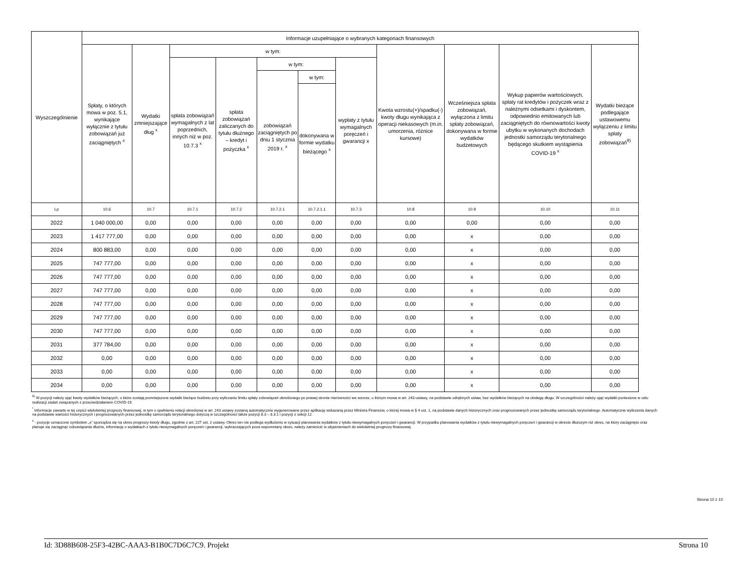| Wyszczególnienie | Informacje uzupełniające o wybranych kategoriach finansowych | | | | | | | | | | |
| --- | --- | --- | --- | --- | --- | --- | --- | --- | --- | --- | --- |
| | Spłaty, o których mowa w poz. 5.1, wynikające wyłącznie z tytułu zobowiązań już zaciągniętych <sup>x</sup> | Wydatki zmniejszające dług <sup>x</sup> | w tym: | | | | | Kwota wzrostu(+)/spadku(-) kwoty długu wynikająca z operacji niekasowych (m.in. umorzenia, różnice kursowe) | Wcześniejsza spłata zobowiązań, wyłączona z limitu spłaty zobowiązań, dokonywana w formie wydatków budżetowych | Wykup papierów wartościowych, spłaty rat kredytów i pożyczek wraz z należnymi odsetkami i dyskontem, odpowiednio emitowanych lub zaciągniętych do równowartości kwoty ubytku w wykonanych dochodach jednostki samorządu terytorialnego będącego skutkiem wystąpienia COVID-19 <sup>x</sup> | Wydatki bieżące podlegające ustawowemu wyłączeniu z limitu spłaty zobowiązań<sup>9)</sup> |
| | | | spłata zobowiązań wymagalnych z lat poprzednich, innych niż w poz. 10.7.3 <sup>x</sup> | spłata zobowiązań zaliczanych do tytułu dłużnego – kredyt i pożyczka <sup>x</sup> | w tym: | | wypłaty z tytułu wymagalnych poręczeń i gwarancji x | | | | |
| | | | | | zobowiązań zaciągniętych po dniu 1 stycznia 2019 r. <sup>x</sup> | w tym: | | | | | |
| | | | | | | dokonywana w formie wydatku bieżącego <sup>x</sup> | | | | | |
| Lp | 10.6 | 10.7 | 10.7.1 | 10.7.2 | 10.7.2.1 | 10.7.2.1.1 | 10.7.3 | 10.8 | 10.9 | 10.10 | 10.11 |
| 2022 | 1 040 000,00 | 0,00 | 0,00 | 0,00 | 0,00 | 0,00 | 0,00 | 0,00 | 0,00 | 0,00 | 0,00 |
| 2023 | 1 417 777,00 | 0,00 | 0,00 | 0,00 | 0,00 | 0,00 | 0,00 | 0,00 | x | 0,00 | 0,00 |
| 2024 | 800 883,00 | 0,00 | 0,00 | 0,00 | 0,00 | 0,00 | 0,00 | 0,00 | x | 0,00 | 0,00 |
| 2025 | 747 777,00 | 0,00 | 0,00 | 0,00 | 0,00 | 0,00 | 0,00 | 0,00 | x | 0,00 | 0,00 |
| 2026 | 747 777,00 | 0,00 | 0,00 | 0,00 | 0,00 | 0,00 | 0,00 | 0,00 | x | 0,00 | 0,00 |
| 2027 | 747 777,00 | 0,00 | 0,00 | 0,00 | 0,00 | 0,00 | 0,00 | 0,00 | x | 0,00 | 0,00 |
| 2028 | 747 777,00 | 0,00 | 0,00 | 0,00 | 0,00 | 0,00 | 0,00 | 0,00 | x | 0,00 | 0,00 |
| 2029 | 747 777,00 | 0,00 | 0,00 | 0,00 | 0,00 | 0,00 | 0,00 | 0,00 | x | 0,00 | 0,00 |
| 2030 | 747 777,00 | 0,00 | 0,00 | 0,00 | 0,00 | 0,00 | 0,00 | 0,00 | x | 0,00 | 0,00 |
| 2031 | 377 784,00 | 0,00 | 0,00 | 0,00 | 0,00 | 0,00 | 0,00 | 0,00 | x | 0,00 | 0,00 |
| 2032 | 0,00 | 0,00 | 0,00 | 0,00 | 0,00 | 0,00 | 0,00 | 0,00 | x | 0,00 | 0,00 |
| 2033 | 0,00 | 0,00 | 0,00 | 0,00 | 0,00 | 0,00 | 0,00 | 0,00 | x | 0,00 | 0,00 |
| 2034 | 0,00 | 0,00 | 0,00 | 0,00 | 0,00 | 0,00 | 0,00 | 0,00 | x | 0,00 | 0,00 |
<sup>9)</sup> W pozycji należy ująć kwoty wydatków bieżących, o które zostają pomniejszone wydatki bieżące budżetu przy wyliczaniu limitu spłaty zobowiązań określonego po prawej stronie nierówności we wzorze, o którym mowa w art. 243 ustawy, na podstawie odrębnych ustaw, bez wydatków bieżących na obsługę długu. W szczególności należy ująć wydatki poniesione w celu realizacji zadań związanych z przeciwdziałaniem COVID-19.
<sup>*</sup> Informacje zawarte w tej części wieloletniej prognozy finansowej, w tym o spełnieniu relacji określonej w art. 243 ustawy zostaną automatycznie wygenerowane przez aplikację wskazaną przez Ministra Finansów, o której mowa w § 4 ust. 1, na podstawie danych historycznych oraz prognozowanych przez jednostkę samorządu terytorialnego. Automatyczne wyliczenia danych na podstawie wartości historycznych i prognozowanych przez jednostkę samorządu terytorialnego dotyczą w szczególności także pozycji 8.3 – 8.3.1 i pozycji z sekcji 12.
<sup>x</sup> - pozycje oznaczone symbolem „x” sporządza się na okres prognozy kwoty długu, zgodnie z art. 227 ust. 2 ustawy. Okres ten nie podlega wydłużeniu w sytuacji planowania wydatków z tytułu niewymagalnych poręczeń i gwarancji. W przypadku planowania wydatków z tytułu niewymagalnych poręczeń i gwarancji w okresie dłuższym niż okres, na który zaciągnięto oraz planuje się zaciągnąć zobowiązania dłużne, informację o wydatkach z tytułu niewymagalnych poręczeń i gwarancji, wykraczających poza wspomniany okres, należy zamieścić w objaśnieniach do wieloletniej prognozy finansowej.
Strona 10 z 10
Id: 3D88B608-25F3-42BC-AAA3-B1B0C7D6C7C9. Projekt Strona 10